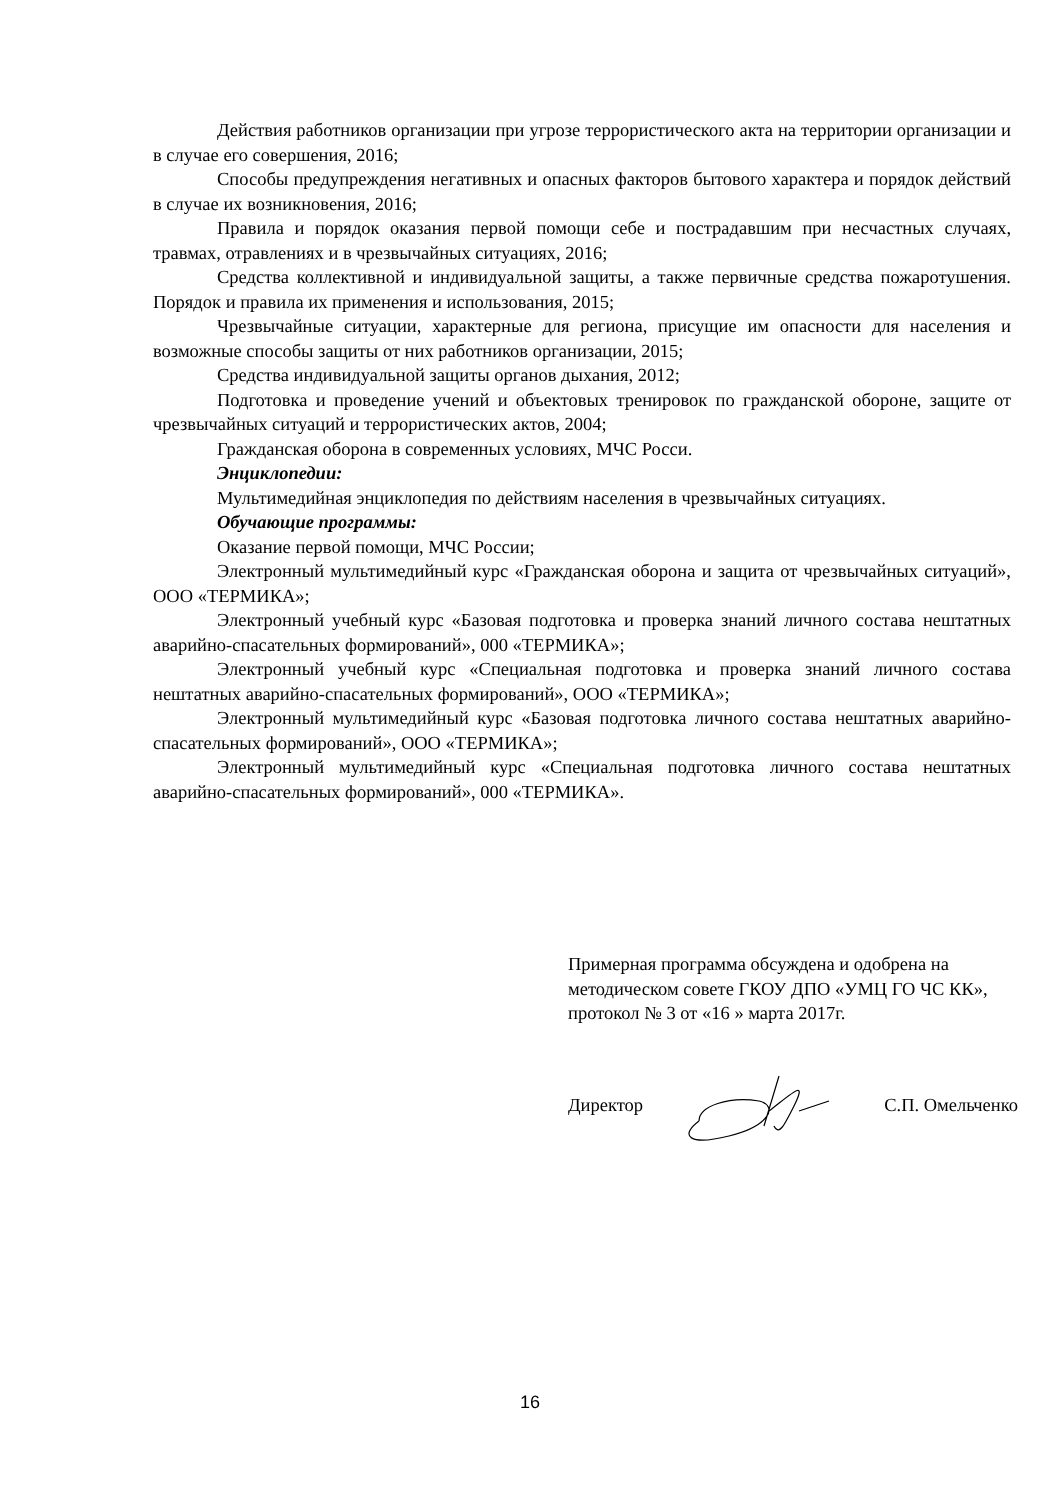Действия работников организации при угрозе террористического акта на территории организации и в случае его совершения, 2016;
Способы предупреждения негативных и опасных факторов бытового характера и порядок действий в случае их возникновения, 2016;
Правила и порядок оказания первой помощи себе и пострадавшим при несчастных случаях, травмах, отравлениях и в чрезвычайных ситуациях, 2016;
Средства коллективной и индивидуальной защиты, а также первичные средства пожаротушения. Порядок и правила их применения и использования, 2015;
Чрезвычайные ситуации, характерные для региона, присущие им опасности для населения и возможные способы защиты от них работников организации, 2015;
Средства индивидуальной защиты органов дыхания, 2012;
Подготовка и проведение учений и объектовых тренировок по гражданской обороне, защите от чрезвычайных ситуаций и террористических актов, 2004;
Гражданская оборона в современных условиях, МЧС Росси.
Энциклопедии:
Мультимедийная энциклопедия по действиям населения в чрезвычайных ситуациях.
Обучающие программы:
Оказание первой помощи, МЧС России;
Электронный мультимедийный курс «Гражданская оборона и защита от чрезвычайных ситуаций», ООО «ТЕРМИКА»;
Электронный учебный курс «Базовая подготовка и проверка знаний личного состава нештатных аварийно-спасательных формирований», 000 «ТЕРМИКА»;
Электронный учебный курс «Специальная подготовка и проверка знаний личного состава нештатных аварийно-спасательных формирований», ООО «ТЕРМИКА»;
Электронный мультимедийный курс «Базовая подготовка личного состава нештатных аварийно-спасательных формирований», ООО «ТЕРМИКА»;
Электронный мультимедийный курс «Специальная подготовка личного состава нештатных аварийно-спасательных формирований», 000 «ТЕРМИКА».
Примерная программа обсуждена и одобрена на методическом совете ГКОУ ДПО «УМЦ ГО ЧС КК», протокол № 3 от «16 » марта 2017г.
Директор С.П. Омельченко
16